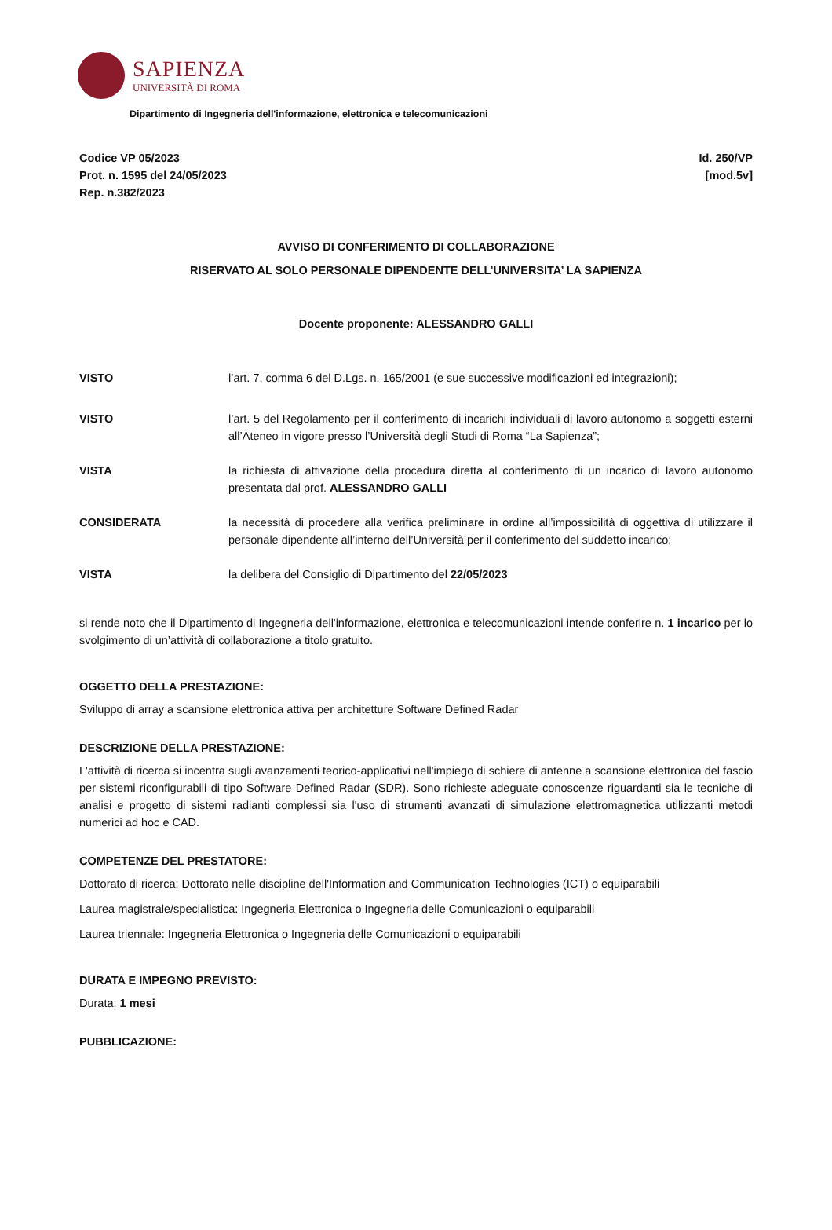SAPIENZA
UNIVERSITÀ DI ROMA
Dipartimento di Ingegneria dell'informazione, elettronica e telecomunicazioni
Codice VP 05/2023
Prot. n. 1595 del 24/05/2023
Rep. n.382/2023
Id. 250/VP
[mod.5v]
AVVISO DI CONFERIMENTO DI COLLABORAZIONE
RISERVATO AL SOLO PERSONALE DIPENDENTE DELL’UNIVERSITA’ LA SAPIENZA
Docente proponente: ALESSANDRO GALLI
VISTO l’art. 7, comma 6 del D.Lgs. n. 165/2001 (e sue successive modificazioni ed integrazioni);
VISTO l’art. 5 del Regolamento per il conferimento di incarichi individuali di lavoro autonomo a soggetti esterni all’Ateneo in vigore presso l’Università degli Studi di Roma “La Sapienza”;
VISTA la richiesta di attivazione della procedura diretta al conferimento di un incarico di lavoro autonomo presentata dal prof. ALESSANDRO GALLI
CONSIDERATA la necessità di procedere alla verifica preliminare in ordine all’impossibilità di oggettiva di utilizzare il personale dipendente all’interno dell’Università per il conferimento del suddetto incarico;
VISTA la delibera del Consiglio di Dipartimento del 22/05/2023
si rende noto che il Dipartimento di Ingegneria dell'informazione, elettronica e telecomunicazioni intende conferire n. 1 incarico per lo svolgimento di un’attività di collaborazione a titolo gratuito.
OGGETTO DELLA PRESTAZIONE:
Sviluppo di array a scansione elettronica attiva per architetture Software Defined Radar
DESCRIZIONE DELLA PRESTAZIONE:
L'attività di ricerca si incentra sugli avanzamenti teorico-applicativi nell'impiego di schiere di antenne a scansione elettronica del fascio per sistemi riconfigurabili di tipo Software Defined Radar (SDR). Sono richieste adeguate conoscenze riguardanti sia le tecniche di analisi e progetto di sistemi radianti complessi sia l'uso di strumenti avanzati di simulazione elettromagnetica utilizzanti metodi numerici ad hoc e CAD.
COMPETENZE DEL PRESTATORE:
Dottorato di ricerca: Dottorato nelle discipline dell'Information and Communication Technologies (ICT) o equiparabili
Laurea magistrale/specialistica: Ingegneria Elettronica o Ingegneria delle Comunicazioni o equiparabili
Laurea triennale: Ingegneria Elettronica o Ingegneria delle Comunicazioni o equiparabili
DURATA E IMPEGNO PREVISTO:
Durata: 1 mesi
PUBBLICAZIONE: